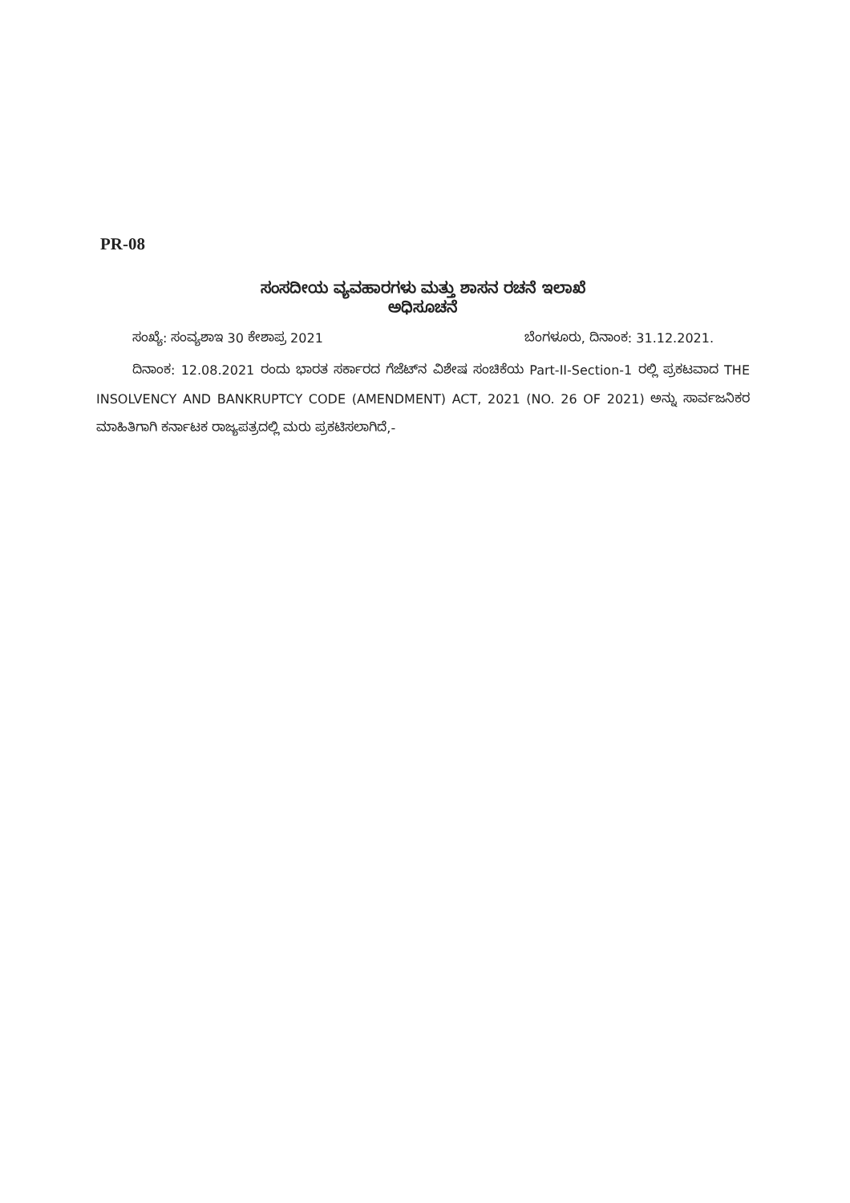PR-08
ಸಂಸದೀಯ ವ್ಯವಹಾರಗಳು ಮತ್ತು ಶಾಸನ ರಚನೆ ಇಲಾಖೆ
ಅಧಿಸೂಚನೆ
ಸಂಖ್ಯೆ: ಸಂವ್ಯಶಾಇ 30 ಕೇಶಾಪ್ರ 2021 ಬೆಂಗಳೂರು, ದಿನಾಂಕ: 31.12.2021.
ದಿನಾಂಕ: 12.08.2021 ರಂದು ಭಾರತ ಸರ್ಕಾರದ ಗೆಜೆಟ್‌ನ ವಿಶೇಷ ಸಂಚಿಕೆಯ Part-II-Section-1 ರಲ್ಲಿ ಪ್ರಕಟವಾದ THE INSOLVENCY AND BANKRUPTCY CODE (AMENDMENT) ACT, 2021 (NO. 26 OF 2021) ಅನ್ನು ಸಾರ್ವಜನಿಕರ ಮಾಹಿತಿಗಾಗಿ ಕರ್ನಾಟಕ ರಾಜ್ಯಪತ್ರದಲ್ಲಿ ಮರು ಪ್ರಕಟಿಸಲಾಗಿದೆ,-